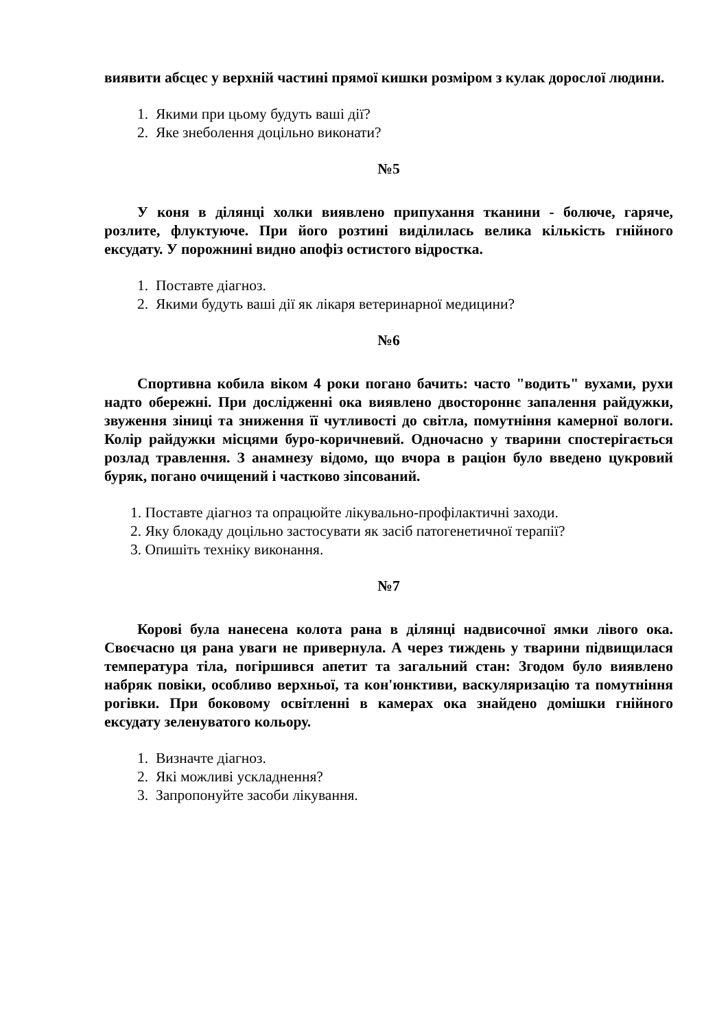виявити абсцес у верхній частині прямої кишки розміром з кулак дорослої людини.
1. Якими при цьому будуть ваші дії?
2. Яке знеболення доцільно виконати?
№5
У коня в ділянці холки виявлено припухання тканини - болюче, гаряче, розлите, флуктуюче. При його розтині виділилась велика кількість гнійного ексудату. У порожнині видно апофіз остистого відростка.
1. Поставте діагноз.
2. Якими будуть ваші дії як лікаря ветеринарної медицини?
№6
Спортивна кобила віком 4 роки погано бачить: часто "водить" вухами, рухи надто обережні. При дослідженні ока виявлено двостороннє запалення райдужки, звуження зіниці та зниження її чутливості до світла, помутніння камерної вологи. Колір райдужки місцями буро-коричневий. Одночасно у тварини спостерігається розлад травлення. З анамнезу відомо, що вчора в раціон було введено цукровий буряк, погано очищений і частково зіпсований.
1. Поставте діагноз та опрацюйте лікувально-профілактичні заходи.
2. Яку блокаду доцільно застосувати як засіб патогенетичної терапії?
3. Опишіть техніку виконання.
№7
Корові була нанесена колота рана в ділянці надвисочної ямки лівого ока. Своєчасно ця рана уваги не привернула. А через тиждень у тварини підвищилася температура тіла, погіршився апетит та загальний стан: Згодом було виявлено набряк повіки, особливо верхньої, та кон'юнктиви, васкуляризацію та помутніння рогівки. При боковому освітленні в камерах ока знайдено домішки гнійного ексудату зеленуватого кольору.
1. Визначте діагноз.
2. Які можливі ускладнення?
3. Запропонуйте засоби лікування.